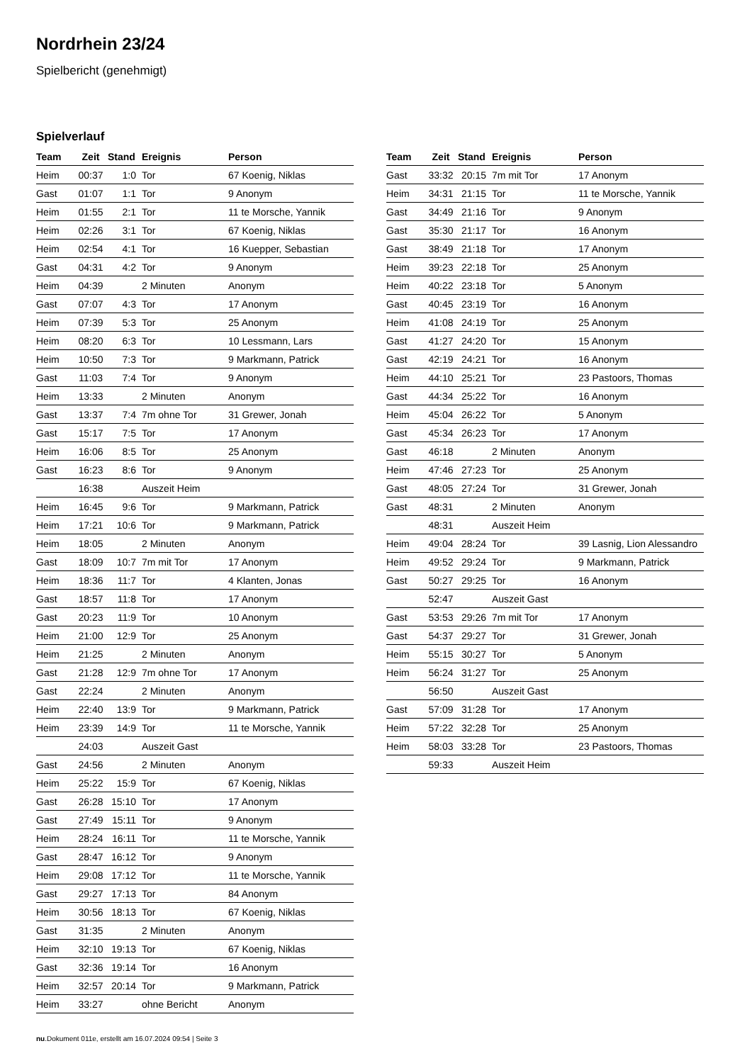Nordrhein 23/24
Spielbericht (genehmigt)
Spielverlauf
| Team | Zeit | Stand | Ereignis | Person |
| --- | --- | --- | --- | --- |
| Heim | 00:37 | 1:0 | Tor | 67 Koenig, Niklas |
| Gast | 01:07 | 1:1 | Tor | 9 Anonym |
| Heim | 01:55 | 2:1 | Tor | 11 te Morsche, Yannik |
| Heim | 02:26 | 3:1 | Tor | 67 Koenig, Niklas |
| Heim | 02:54 | 4:1 | Tor | 16 Kuepper, Sebastian |
| Gast | 04:31 | 4:2 | Tor | 9 Anonym |
| Heim | 04:39 | | 2 Minuten | Anonym |
| Gast | 07:07 | 4:3 | Tor | 17 Anonym |
| Heim | 07:39 | 5:3 | Tor | 25 Anonym |
| Heim | 08:20 | 6:3 | Tor | 10 Lessmann, Lars |
| Heim | 10:50 | 7:3 | Tor | 9 Markmann, Patrick |
| Gast | 11:03 | 7:4 | Tor | 9 Anonym |
| Heim | 13:33 | | 2 Minuten | Anonym |
| Gast | 13:37 | 7:4 | 7m ohne Tor | 31 Grewer, Jonah |
| Gast | 15:17 | 7:5 | Tor | 17 Anonym |
| Heim | 16:06 | 8:5 | Tor | 25 Anonym |
| Gast | 16:23 | 8:6 | Tor | 9 Anonym |
| | 16:38 | | Auszeit Heim | |
| Heim | 16:45 | 9:6 | Tor | 9 Markmann, Patrick |
| Heim | 17:21 | 10:6 | Tor | 9 Markmann, Patrick |
| Heim | 18:05 | | 2 Minuten | Anonym |
| Gast | 18:09 | 10:7 | 7m mit Tor | 17 Anonym |
| Heim | 18:36 | 11:7 | Tor | 4 Klanten, Jonas |
| Gast | 18:57 | 11:8 | Tor | 17 Anonym |
| Gast | 20:23 | 11:9 | Tor | 10 Anonym |
| Heim | 21:00 | 12:9 | Tor | 25 Anonym |
| Heim | 21:25 | | 2 Minuten | Anonym |
| Gast | 21:28 | 12:9 | 7m ohne Tor | 17 Anonym |
| Gast | 22:24 | | 2 Minuten | Anonym |
| Heim | 22:40 | 13:9 | Tor | 9 Markmann, Patrick |
| Heim | 23:39 | 14:9 | Tor | 11 te Morsche, Yannik |
| | 24:03 | | Auszeit Gast | |
| Gast | 24:56 | | 2 Minuten | Anonym |
| Heim | 25:22 | 15:9 | Tor | 67 Koenig, Niklas |
| Gast | 26:28 | 15:10 | Tor | 17 Anonym |
| Gast | 27:49 | 15:11 | Tor | 9 Anonym |
| Heim | 28:24 | 16:11 | Tor | 11 te Morsche, Yannik |
| Gast | 28:47 | 16:12 | Tor | 9 Anonym |
| Heim | 29:08 | 17:12 | Tor | 11 te Morsche, Yannik |
| Gast | 29:27 | 17:13 | Tor | 84 Anonym |
| Heim | 30:56 | 18:13 | Tor | 67 Koenig, Niklas |
| Gast | 31:35 | | 2 Minuten | Anonym |
| Heim | 32:10 | 19:13 | Tor | 67 Koenig, Niklas |
| Gast | 32:36 | 19:14 | Tor | 16 Anonym |
| Heim | 32:57 | 20:14 | Tor | 9 Markmann, Patrick |
| Heim | 33:27 | | ohne Bericht | Anonym |
| Team | Zeit | Stand | Ereignis | Person |
| --- | --- | --- | --- | --- |
| Gast | 33:32 | 20:15 | 7m mit Tor | 17 Anonym |
| Heim | 34:31 | 21:15 | Tor | 11 te Morsche, Yannik |
| Gast | 34:49 | 21:16 | Tor | 9 Anonym |
| Gast | 35:30 | 21:17 | Tor | 16 Anonym |
| Gast | 38:49 | 21:18 | Tor | 17 Anonym |
| Heim | 39:23 | 22:18 | Tor | 25 Anonym |
| Heim | 40:22 | 23:18 | Tor | 5 Anonym |
| Gast | 40:45 | 23:19 | Tor | 16 Anonym |
| Heim | 41:08 | 24:19 | Tor | 25 Anonym |
| Gast | 41:27 | 24:20 | Tor | 15 Anonym |
| Gast | 42:19 | 24:21 | Tor | 16 Anonym |
| Heim | 44:10 | 25:21 | Tor | 23 Pastoors, Thomas |
| Gast | 44:34 | 25:22 | Tor | 16 Anonym |
| Heim | 45:04 | 26:22 | Tor | 5 Anonym |
| Gast | 45:34 | 26:23 | Tor | 17 Anonym |
| Gast | 46:18 | | 2 Minuten | Anonym |
| Heim | 47:46 | 27:23 | Tor | 25 Anonym |
| Gast | 48:05 | 27:24 | Tor | 31 Grewer, Jonah |
| Gast | 48:31 | | 2 Minuten | Anonym |
| | 48:31 | | Auszeit Heim | |
| Heim | 49:04 | 28:24 | Tor | 39 Lasnig, Lion Alessandro |
| Heim | 49:52 | 29:24 | Tor | 9 Markmann, Patrick |
| Gast | 50:27 | 29:25 | Tor | 16 Anonym |
| | 52:47 | | Auszeit Gast | |
| Gast | 53:53 | 29:26 | 7m mit Tor | 17 Anonym |
| Gast | 54:37 | 29:27 | Tor | 31 Grewer, Jonah |
| Heim | 55:15 | 30:27 | Tor | 5 Anonym |
| Heim | 56:24 | 31:27 | Tor | 25 Anonym |
| | 56:50 | | Auszeit Gast | |
| Gast | 57:09 | 31:28 | Tor | 17 Anonym |
| Heim | 57:22 | 32:28 | Tor | 25 Anonym |
| Heim | 58:03 | 33:28 | Tor | 23 Pastoors, Thomas |
| | 59:33 | | Auszeit Heim | |
nu.Dokument 011e, erstellt am 16.07.2024 09:54 | Seite 3